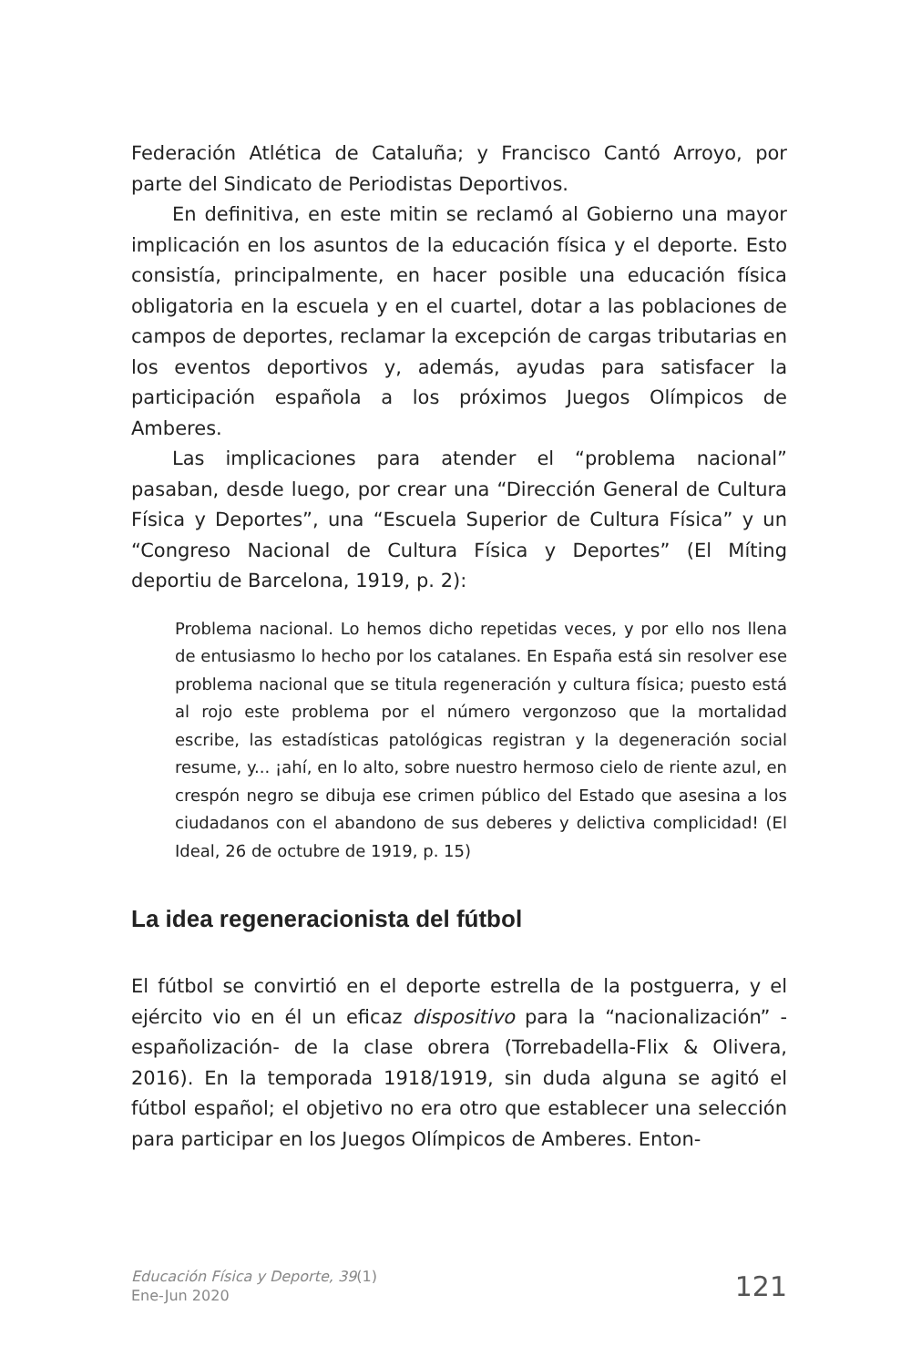Federación Atlética de Cataluña; y Francisco Cantó Arroyo, por parte del Sindicato de Periodistas Deportivos.
En definitiva, en este mitin se reclamó al Gobierno una mayor implicación en los asuntos de la educación física y el deporte. Esto consistía, principalmente, en hacer posible una educación física obligatoria en la escuela y en el cuartel, dotar a las poblaciones de campos de deportes, reclamar la excepción de cargas tributarias en los eventos deportivos y, además, ayudas para satisfacer la participación española a los próximos Juegos Olímpicos de Amberes.
Las implicaciones para atender el “problema nacional” pasaban, desde luego, por crear una “Dirección General de Cultura Física y Deportes”, una “Escuela Superior de Cultura Física” y un “Congreso Nacional de Cultura Física y Deportes” (El Míting deportiu de Barcelona, 1919, p. 2):
Problema nacional. Lo hemos dicho repetidas veces, y por ello nos llena de entusiasmo lo hecho por los catalanes. En España está sin resolver ese problema nacional que se titula regeneración y cultura física; puesto está al rojo este problema por el número vergonzoso que la mortalidad escribe, las estadísticas patológicas registran y la degeneración social resume, y... ¡ahí, en lo alto, sobre nuestro hermoso cielo de riente azul, en crespón negro se dibuja ese crimen público del Estado que asesina a los ciudadanos con el abandono de sus deberes y delictiva complicidad! (El Ideal, 26 de octubre de 1919, p. 15)
La idea regeneracionista del fútbol
El fútbol se convirtió en el deporte estrella de la postguerra, y el ejército vio en él un eficaz dispositivo para la “nacionalización” -españolización- de la clase obrera (Torrebadella-Flix & Olivera, 2016). En la temporada 1918/1919, sin duda alguna se agitó el fútbol español; el objetivo no era otro que establecer una selección para participar en los Juegos Olímpicos de Amberes. Enton-
Educación Física y Deporte, 39(1)
Ene-Jun 2020
121